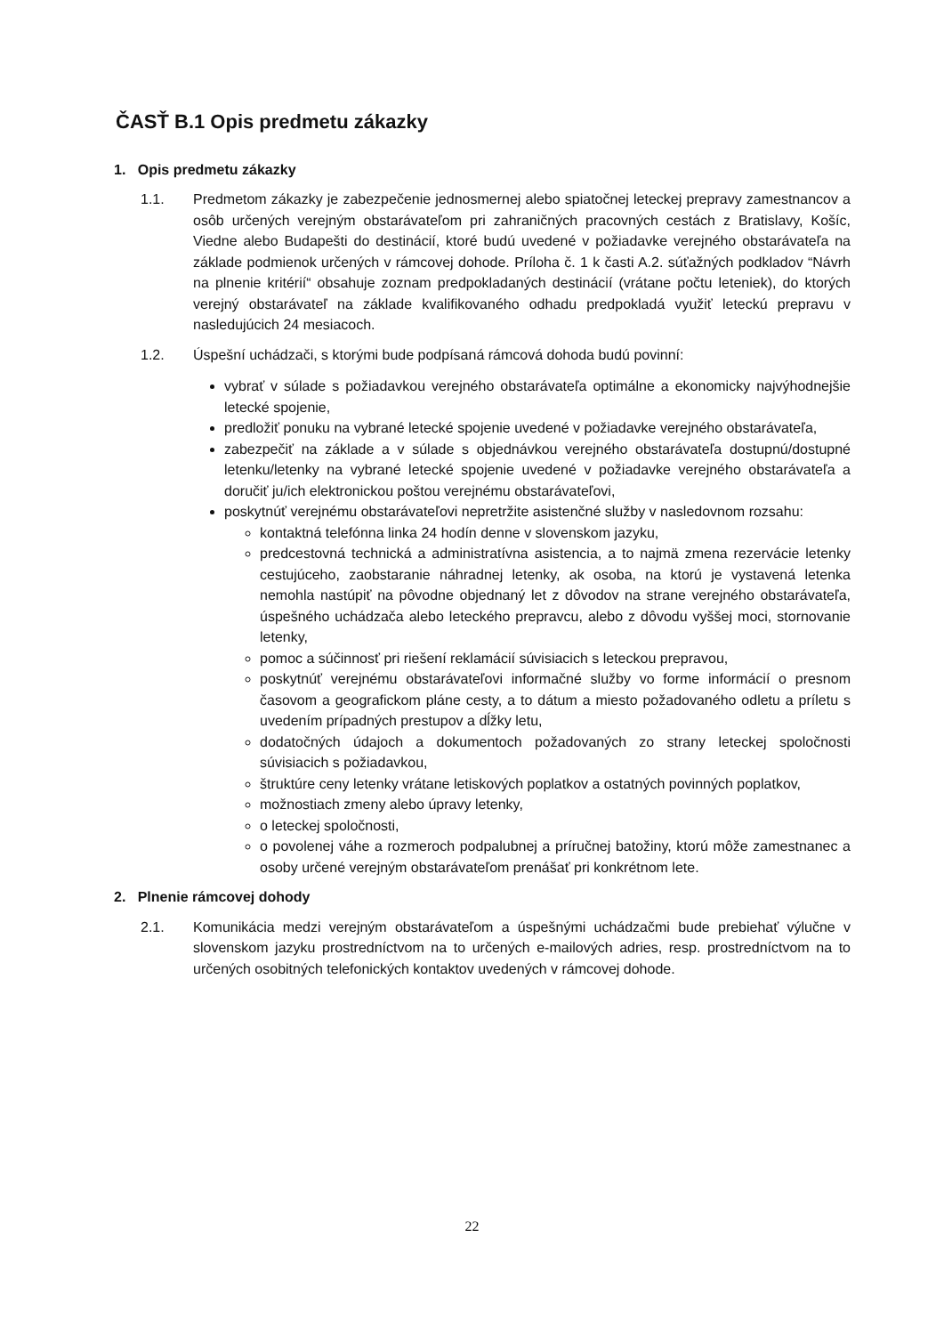ČASŤ B.1 Opis predmetu zákazky
1. Opis predmetu zákazky
1.1. Predmetom zákazky je zabezpečenie jednosmernej alebo spiatočnej leteckej prepravy zamestnancov a osôb určených verejným obstarávateľom pri zahraničných pracovných cestách z Bratislavy, Košíc, Viedne alebo Budapešti do destinácií, ktoré budú uvedené v požiadavke verejného obstarávateľa na základe podmienok určených v rámcovej dohode. Príloha č. 1 k časti A.2. súťažných podkladov “Návrh na plnenie kritérií“ obsahuje zoznam predpokladaných destinácií (vrátane počtu leteniek), do ktorých verejný obstarávateľ na základe kvalifikovaného odhadu predpokladá využiť leteckú prepravu v nasledujúcich 24 mesiacoch.
1.2. Úspešní uchádzači, s ktorými bude podpísaná rámcová dohoda budú povinní:
vybrať v súlade s požiadavkou verejného obstarávateľa optimálne a ekonomicky najvýhodnejšie letecké spojenie,
predložiť ponuku na vybrané letecké spojenie uvedené v požiadavke verejného obstarávateľa,
zabezpečiť na základe a v súlade s objednávkou verejného obstarávateľa dostupnú/dostupné letenku/letenky na vybrané letecké spojenie uvedené v požiadavke verejného obstarávateľa a doručiť ju/ich elektronickou poštou verejnému obstarávateľovi,
poskytnúť verejnému obstarávateľovi nepretržite asistenčné služby v nasledovnom rozsahu:
kontaktná telefónna linka 24 hodín denne v slovenskom jazyku,
predcestovná technická a administratívna asistencia, a to najmä zmena rezervácie letenky cestujúceho, zaobstaranie náhradnej letenky, ak osoba, na ktorú je vystavená letenka nemohla nastúpiť na pôvodne objednaný let z dôvodov na strane verejného obstarávateľa, úspešného uchádzača alebo leteckého prepravcu, alebo z dôvodu vyššej moci, stornovanie letenky,
pomoc a súčinnosť pri riešení reklamácií súvisiacich s leteckou prepravou,
poskytnúť verejnému obstarávateľovi informačné služby vo forme informácií o presnom časovom a geografickom pláne cesty, a to dátum a miesto požadovaného odletu a príletu s uvedením prípadných prestupov a dĺžky letu,
dodatočných údajoch a dokumentoch požadovaných zo strany leteckej spoločnosti súvisiacich s požiadavkou,
štruktúre ceny letenky vrátane letiskových poplatkov a ostatných povinných poplatkov,
možnostiach zmeny alebo úpravy letenky,
o leteckej spoločnosti,
o povolenej váhe a rozmeroch podpalubnej a príručnej batožiny, ktorú môže zamestnanec a osoby určené verejným obstarávateľom prenášať pri konkrétnom lete.
2. Plnenie rámcovej dohody
2.1. Komunikácia medzi verejným obstarávateľom a úspešnými uchádzačmi bude prebiehať výlučne v slovenskom jazyku prostredníctvom na to určených e-mailových adries, resp. prostredníctvom na to určených osobitných telefonických kontaktov uvedených v rámcovej dohode.
22